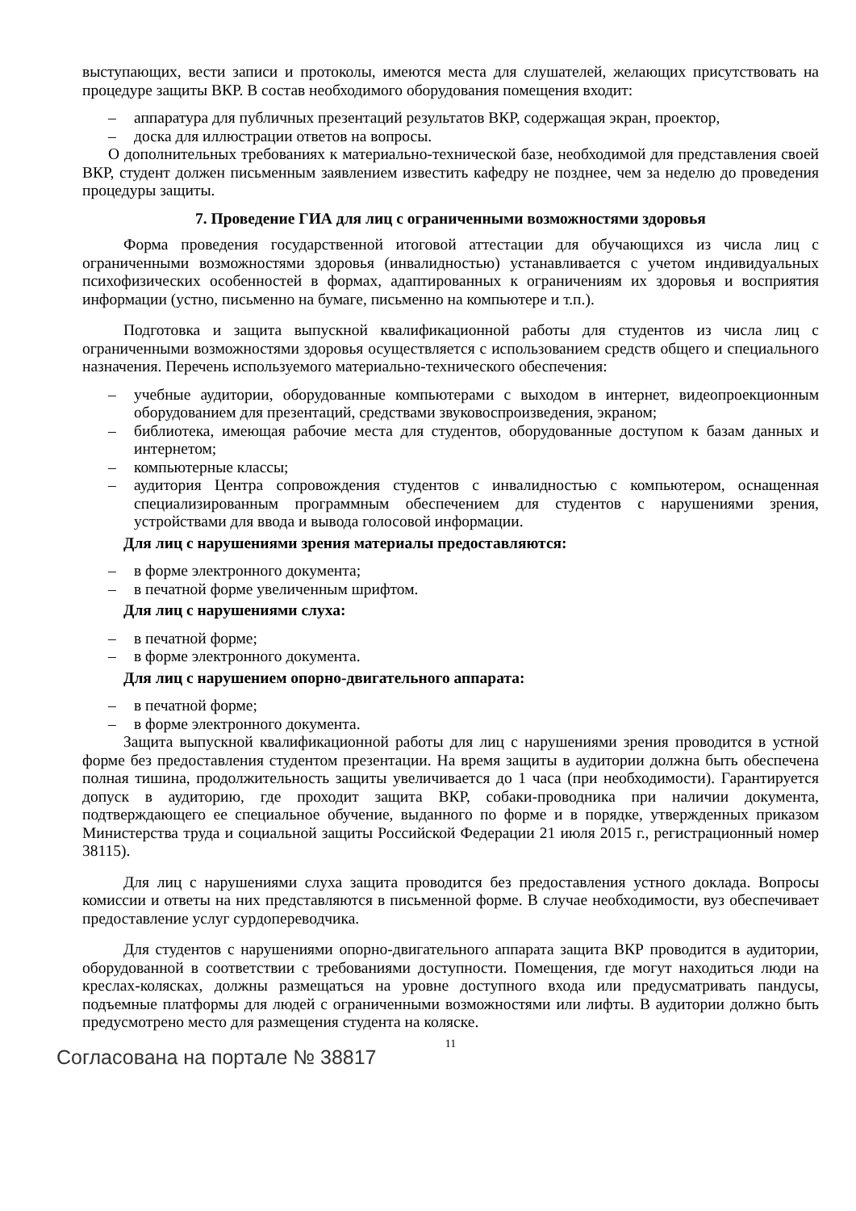выступающих, вести записи и протоколы, имеются места для слушателей, желающих присутствовать на процедуре защиты ВКР. В состав необходимого оборудования помещения входит:
– аппаратура для публичных презентаций результатов ВКР, содержащая экран, проектор,
– доска для иллюстрации ответов на вопросы.
О дополнительных требованиях к материально-технической базе, необходимой для представления своей ВКР, студент должен письменным заявлением известить кафедру не позднее, чем за неделю до проведения процедуры защиты.
7. Проведение ГИА для лиц с ограниченными возможностями здоровья
Форма проведения государственной итоговой аттестации для обучающихся из числа лиц с ограниченными возможностями здоровья (инвалидностью) устанавливается с учетом индивидуальных психофизических особенностей в формах, адаптированных к ограничениям их здоровья и восприятия информации (устно, письменно на бумаге, письменно на компьютере и т.п.).
Подготовка и защита выпускной квалификационной работы для студентов из числа лиц с ограниченными возможностями здоровья осуществляется с использованием средств общего и специального назначения. Перечень используемого материально-технического обеспечения:
– учебные аудитории, оборудованные компьютерами с выходом в интернет, видеопроекционным оборудованием для презентаций, средствами звуковоспроизведения, экраном;
– библиотека, имеющая рабочие места для студентов, оборудованные доступом к базам данных и интернетом;
– компьютерные классы;
– аудитория Центра сопровождения студентов с инвалидностью с компьютером, оснащенная специализированным программным обеспечением для студентов с нарушениями зрения, устройствами для ввода и вывода голосовой информации.
Для лиц с нарушениями зрения материалы предоставляются:
– в форме электронного документа;
– в печатной форме увеличенным шрифтом.
Для лиц с нарушениями слуха:
– в печатной форме;
– в форме электронного документа.
Для лиц с нарушением опорно-двигательного аппарата:
– в печатной форме;
– в форме электронного документа.
Защита выпускной квалификационной работы для лиц с нарушениями зрения проводится в устной форме без предоставления студентом презентации. На время защиты в аудитории должна быть обеспечена полная тишина, продолжительность защиты увеличивается до 1 часа (при необходимости). Гарантируется допуск в аудиторию, где проходит защита ВКР, собаки-проводника при наличии документа, подтверждающего ее специальное обучение, выданного по форме и в порядке, утвержденных приказом Министерства труда и социальной защиты Российской Федерации 21 июля 2015 г., регистрационный номер 38115).
Для лиц с нарушениями слуха защита проводится без предоставления устного доклада. Вопросы комиссии и ответы на них представляются в письменной форме. В случае необходимости, вуз обеспечивает предоставление услуг сурдопереводчика.
Для студентов с нарушениями опорно-двигательного аппарата защита ВКР проводится в аудитории, оборудованной в соответствии с требованиями доступности. Помещения, где могут находиться люди на креслах-колясках, должны размещаться на уровне доступного входа или предусматривать пандусы, подъемные платформы для людей с ограниченными возможностями или лифты. В аудитории должно быть предусмотрено место для размещения студента на коляске.
11
Согласована на портале № 38817